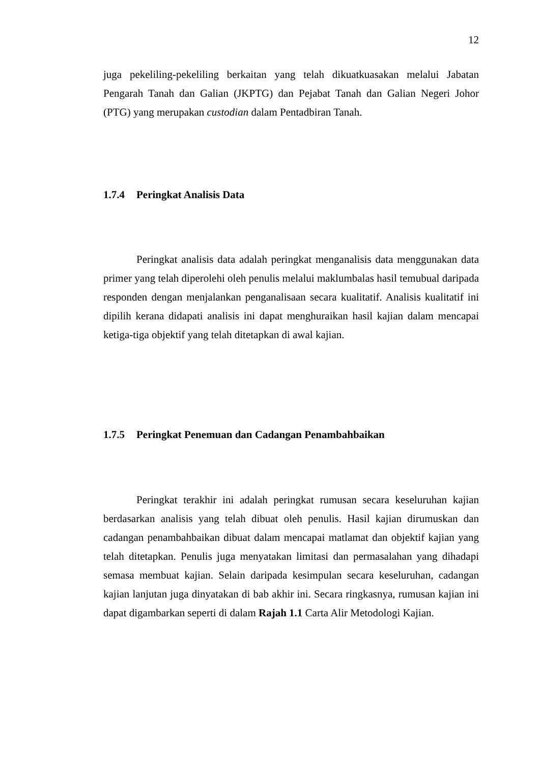12
juga pekeliling-pekeliling berkaitan yang telah dikuatkuasakan melalui Jabatan Pengarah Tanah dan Galian (JKPTG) dan Pejabat Tanah dan Galian Negeri Johor (PTG) yang merupakan custodian dalam Pentadbiran Tanah.
1.7.4 Peringkat Analisis Data
Peringkat analisis data adalah peringkat menganalisis data menggunakan data primer yang telah diperolehi oleh penulis melalui maklumbalas hasil temubual daripada responden dengan menjalankan penganalisaan secara kualitatif. Analisis kualitatif ini dipilih kerana didapati analisis ini dapat menghuraikan hasil kajian dalam mencapai ketiga-tiga objektif yang telah ditetapkan di awal kajian.
1.7.5 Peringkat Penemuan dan Cadangan Penambahbaikan
Peringkat terakhir ini adalah peringkat rumusan secara keseluruhan kajian berdasarkan analisis yang telah dibuat oleh penulis. Hasil kajian dirumuskan dan cadangan penambahbaikan dibuat dalam mencapai matlamat dan objektif kajian yang telah ditetapkan. Penulis juga menyatakan limitasi dan permasalahan yang dihadapi semasa membuat kajian. Selain daripada kesimpulan secara keseluruhan, cadangan kajian lanjutan juga dinyatakan di bab akhir ini. Secara ringkasnya, rumusan kajian ini dapat digambarkan seperti di dalam Rajah 1.1 Carta Alir Metodologi Kajian.